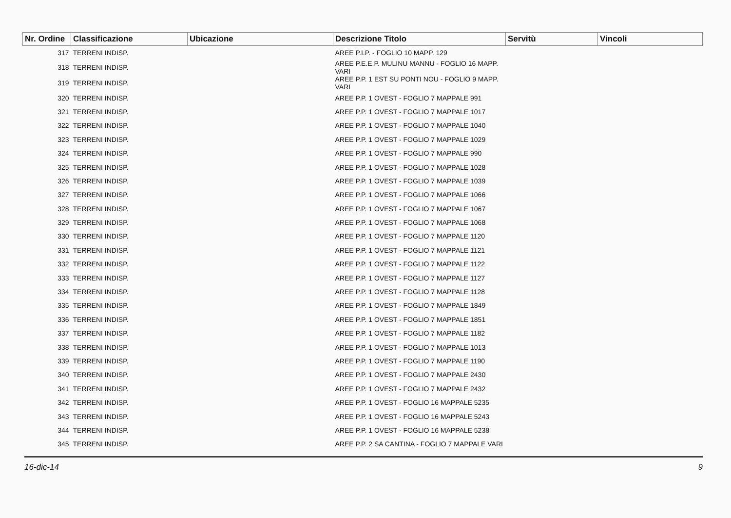| Nr. Ordine | Classificazione | Ubicazione | Descrizione Titolo | Servitù | Vincoli |
| --- | --- | --- | --- | --- | --- |
| 317 | TERRENI INDISP. | | AREE P.I.P. - FOGLIO 10 MAPP. 129 | | |
| 318 | TERRENI INDISP. | | AREE P.E.E.P. MULINU MANNU - FOGLIO 16 MAPP. VARI | | |
| 319 | TERRENI INDISP. | | AREE P.P. 1 EST SU PONTI NOU - FOGLIO 9 MAPP. VARI | | |
| 320 | TERRENI INDISP. | | AREE P.P. 1 OVEST - FOGLIO 7 MAPPALE 991 | | |
| 321 | TERRENI INDISP. | | AREE P.P. 1 OVEST - FOGLIO 7 MAPPALE 1017 | | |
| 322 | TERRENI INDISP. | | AREE P.P. 1 OVEST - FOGLIO 7 MAPPALE 1040 | | |
| 323 | TERRENI INDISP. | | AREE P.P. 1 OVEST - FOGLIO 7 MAPPALE 1029 | | |
| 324 | TERRENI INDISP. | | AREE P.P. 1 OVEST - FOGLIO 7 MAPPALE 990 | | |
| 325 | TERRENI INDISP. | | AREE P.P. 1 OVEST - FOGLIO 7 MAPPALE 1028 | | |
| 326 | TERRENI INDISP. | | AREE P.P. 1 OVEST - FOGLIO 7 MAPPALE 1039 | | |
| 327 | TERRENI INDISP. | | AREE P.P. 1 OVEST - FOGLIO 7 MAPPALE 1066 | | |
| 328 | TERRENI INDISP. | | AREE P.P. 1 OVEST - FOGLIO 7 MAPPALE 1067 | | |
| 329 | TERRENI INDISP. | | AREE P.P. 1 OVEST - FOGLIO 7 MAPPALE 1068 | | |
| 330 | TERRENI INDISP. | | AREE P.P. 1 OVEST - FOGLIO 7 MAPPALE 1120 | | |
| 331 | TERRENI INDISP. | | AREE P.P. 1 OVEST - FOGLIO 7 MAPPALE 1121 | | |
| 332 | TERRENI INDISP. | | AREE P.P. 1 OVEST - FOGLIO 7 MAPPALE 1122 | | |
| 333 | TERRENI INDISP. | | AREE P.P. 1 OVEST - FOGLIO 7 MAPPALE 1127 | | |
| 334 | TERRENI INDISP. | | AREE P.P. 1 OVEST - FOGLIO 7 MAPPALE 1128 | | |
| 335 | TERRENI INDISP. | | AREE P.P. 1 OVEST - FOGLIO 7 MAPPALE 1849 | | |
| 336 | TERRENI INDISP. | | AREE P.P. 1 OVEST - FOGLIO 7 MAPPALE 1851 | | |
| 337 | TERRENI INDISP. | | AREE P.P. 1 OVEST - FOGLIO 7 MAPPALE 1182 | | |
| 338 | TERRENI INDISP. | | AREE P.P. 1 OVEST - FOGLIO 7 MAPPALE 1013 | | |
| 339 | TERRENI INDISP. | | AREE P.P. 1 OVEST - FOGLIO 7 MAPPALE 1190 | | |
| 340 | TERRENI INDISP. | | AREE P.P. 1 OVEST - FOGLIO 7 MAPPALE 2430 | | |
| 341 | TERRENI INDISP. | | AREE P.P. 1 OVEST - FOGLIO 7 MAPPALE 2432 | | |
| 342 | TERRENI INDISP. | | AREE P.P. 1 OVEST - FOGLIO 16 MAPPALE 5235 | | |
| 343 | TERRENI INDISP. | | AREE P.P. 1 OVEST - FOGLIO 16 MAPPALE 5243 | | |
| 344 | TERRENI INDISP. | | AREE P.P. 1 OVEST - FOGLIO 16 MAPPALE 5238 | | |
| 345 | TERRENI INDISP. | | AREE P.P. 2 SA CANTINA - FOGLIO 7 MAPPALE VARI | | |
16-dic-14 9